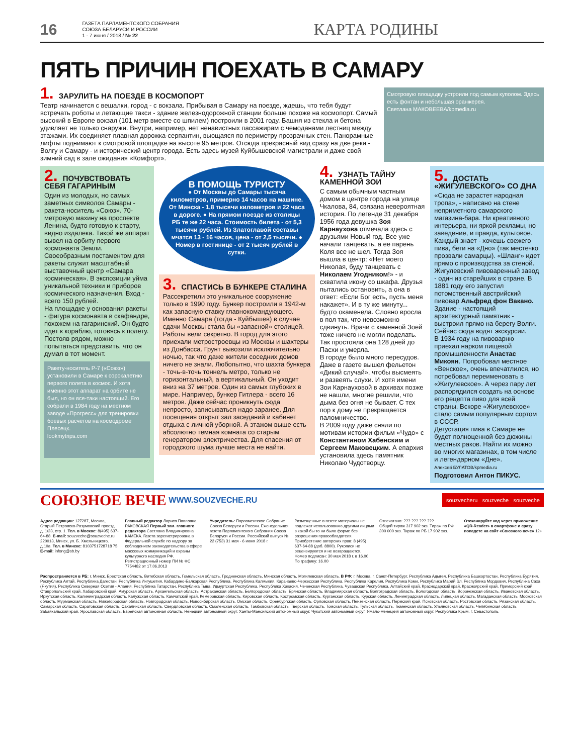16
ГАЗЕТА ПАРЛАМЕНТСКОГО СОБРАНИЯ
СОЮЗА БЕЛАРУСИ И РОССИИ
1 - 7 июня / 2018 / № 22
КАРТА РОДИНЫ
ПЯТЬ ПРИЧИН ПОЕХАТЬ В САМАРУ
1. ЗАРУЛИТЬ НА ПОЕЗДЕ В КОСМОПОРТ
Театр начинается с вешалки, город - с вокзала. Прибывая в Самару на поезде, ждешь, что тебя будут встречать роботы и летающие такси - здание железнодорожной станции больше похоже на космопорт. Самый высокий в Европе вокзал (101 метр вместе со шпилем) построили в 2001 году. Башня из стекла и бетона удивляет не только снаружи. Внутри, например, нет ненавистных пассажирам с чемоданами лестниц между этажами. Их соединяет плавная дорожка-серпантин, вьющаяся по периметру прозрачных стен. Панорамные лифты поднимают к смотровой площадке на высоте 95 метров. Отсюда прекрасный вид сразу на две реки - Волгу и Самару - и исторический центр города. Есть здесь музей Куйбышевской магистрали и даже свой зимний сад в зале ожидания «Комфорт».
Смотровую площадку устроили под самым куполом. Здесь есть фонтан и небольшая оранжерея.
Светлана МАКОВЕЕВА/kpmedia.ru
2. ПОЧУВСТВОВАТЬ СЕБЯ ГАГАРИНЫМ
Один из молодых, но самых заметных символов Самары - ракета-носитель «Союз». 70-метровую махину на проспекте Ленина, будто готовую к старту, видно издалека. Такой же аппарат вывел на орбиту первого космонавта Земли. Своеобразным постаментом для ракеты служит масштабный выставочный центр «Самара космическая». В экспозиции уйма уникальной техники и приборов космического назначения. Вход - всего 150 рублей.
На площадке у основания ракеты - фигура космонавта в скафандре, похожем на гагаринский. Он будто идет к кораблю, готовясь к полету. Постояв рядом, можно попытаться представить, что он думал в тот момент.
Ракету-носитель Р-7 («Союз») установили в Самаре к сорокалетию первого полета в космос. И хотя именно этот аппарат на орбите не был, но он все-таки настоящий. Его собрали в 1984 году на местном заводе «Прогресс» для тренировки боевых расчетов на космодроме Плесецк.
lookmytrips.com
В ПОМОЩЬ ТУРИСТУ
● От Москвы до Самары тысяча километров, примерно 14 часов на машине. От Минска - 1,8 тысячи километров и 22 часа в дороге. ● На прямом поезде из столицы РБ те же 22 часа. Стоимость билета - от 5,3 тысячи рублей. Из Златоглавой составы мчатся 13 - 16 часов, цена - от 2,5 тысячи. ● Номер в гостинице - от 2 тысяч рублей в сутки.
3. СПАСТИСЬ В БУНКЕРЕ СТАЛИНА
Рассекретили это уникальное сооружение только в 1990 году. Бункер построили в 1942-м как запасную ставку главнокомандующего. Именно Самара (тогда - Куйбышев) в случае сдачи Москвы стала бы «запасной» столицей. Работы вели секретно. В город для этого приехали метростроевцы из Москвы и шахтеры из Донбасса. Грунт вывозили исключительно ночью, так что даже жители соседних домов ничего не знали. Любопытно, что шахта бункера - точь-в-точь тоннель метро, только не горизонтальный, а вертикальный. Он уходит вниз на 37 метров. Один из самых глубоких в мире. Например, бункер Гитлера - всего 16 метров. Даже сейчас проникнуть сюда непросто, записываться надо заранее. Для посещения открыт зал заседаний и кабинет отдыха с личной уборной. А этажом выше есть абсолютно темная комната со старым генератором электричества. Для спасения от городского шума лучше места не найти.
4. УЗНАТЬ ТАЙНУ КАМЕННОЙ ЗОИ
С самым обычным частным домом в центре города на улице Чкалова, 84, связана невероятная история. По легенде 31 декабря 1956 года девушка Зоя Карнаухова отмечала здесь с друзьями Новый год. Все уже начали танцевать, а ее парень Коля все не шел. Тогда Зоя вышла в центр: «Нет моего Николая, буду танцевать с Николаем Угодником!» - и схватила икону со шкафа. Друзья пытались остановить, а она в ответ: «Если Бог есть, пусть меня накажет». И в ту же минуту... будто окаменела. Словно вросла в пол так, что невозможно сдвинуть. Врачи с каменной Зоей тоже ничего не могли поделать. Так простояла она 128 дней до Пасхи и умерла.
В городе было много пересудов. Даже в газете вышел фельетон «Дикий случай», чтобы высмеять и развеять слухи. И хотя имени Зои Карнауховой в архивах позже не нашли, многие решили, что дыма без огня не бывает. С тех пор к дому не прекращается паломничество.
В 2009 году даже сняли по мотивам истории фильм «Чудо» с Константином Хабенским и Сергеем Маковецким. А епархия установила здесь памятник Николаю Чудотворцу.
5. ДОСТАТЬ «ЖИГУЛЕВСКОГО» СО ДНА
«Сюда не зарастет народная тропа», - написано на стене неприметного самарского магазина-бара. Ни креативного интерьера, ни яркой рекламы, но заведение, и правда, культовое. Каждый знает - хочешь свежего пива, беги на «Дно» (так местечко прозвали самарцы). «Шланг» идет прямо с производства за стеной.
Жигулевский пивоваренный завод - один из старейших в стране. В 1881 году его запустил потомственный австрийский пивовар Альфред фон Вакано. Здание - настоящий архитектурный памятник - выстроил прямо на берегу Волги. Сейчас сюда водят экскурсии.
В 1934 году на пивоварню приехал нарком пищевой промышленности Анастас Микоян. Попробовал местное «Венское», очень впечатлился, но потребовал переименовать в «Жигулевское». А через пару лет распорядился создать на основе его рецепта пиво для всей страны. Вскоре «Жигулевское» стало самым популярным сортом в СССР.
Дегустация пива в Самаре не будет полноценной без дюжины местных раков. Найти их можно во многих магазинах, в том числе и легендарном «Дне».
Алексей БУЛАТОВ/kpmedia.ru
Подготовил Антон ПИКУС.
СОЮЗНОЕ ВЕЧЕ WWW.SOUZVECHE.RU souzvecheru souzveche souzveche
Адрес редакции: 127287, Москва, Старый Петровско-Разумовский проезд, д. 1/23, стр. 1. Тел. в Москве: 8(495) 637-64-88. E-mail: souzveche@souzveche.ru
220013, Минск, ул. Б. Хмельницкого, д.10а. Тел. в Минске: 8103751728718 75 E-mail: infong@sb.by
Главный редактор Лариса Павловна РАКОВСКАЯ Первый зам. главного редактора Светлана Владимировна КАМЕКА. Газета зарегистрирована в Федеральной службе по надзору за соблюдением законодательства в сфере массовых коммуникаций и охраны культурного наследия РФ. Регистрационный номер ПИ № ФС 7754482 от 17.06.2013
Учредитель: Парламентское Собрание Союза Беларуси и России. Еженедельная газета Парламентского Собрания Союза Беларуси и России. Российский выпуск № 22 (753) 31 мая - 6 июня 2018 г.
Размещенные в газете материалы не подлежат использованию другими лицами в какой бы то ни было форме без разрешения правообладателя. Приобретение авторских прав: 8 (495) 637-64-88 (доб. 8800). Рукописи не рецензируются и не возвращаются. Номер подписан: 30 мая 2018 г. в 16.00 По графику: 16.00
Отпечатано: ??? ??? ??? ???
Общий тираж 317 902 экз. Тираж по РФ 300 000 экз. Тираж по РБ 17 902 экз.
Отсканируйте код через приложение «QR-Reader» в смартфоне и сразу попадете на сайт «Союзного вече» 12+
Распространяется в РБ: г. Минск, Брестская область, Витебская область, Гомельская область, Гродненская область, Минская область, Могилевская область. В РФ: г. Москва, г. Санкт-Петербург, Республика Адыгея, Республика Башкортостан, Республика Бурятия, Республика Алтай, Республика Дагестан, Республика Ингушетия, Кабардино-Балкарская Республика, Республика Калмыкия, Карачаево-Черкесская Республика, Республика Карелия, Республика Коми, Республика Марий Эл, Республика Мордовия, Республика Саха (Якутия), Республика Северная Осетия - Алания, Республика Татарстан, Республика Тыва, Удмуртская Республика, Республика Хакасия, Чеченская Республика, Чувашская Республика, Алтайский край, Краснодарский край, Красноярский край, Приморский край, Ставропольский край, Хабаровский край, Амурская область, Архангельская область, Астраханская область, Белгородская область, Брянская область, Владимирская область, Волгоградская область, Вологодская область, Воронежская область, Ивановская область, Иркутская область, Калининградская область, Калужская область, Камчатский край, Кемеровская область, Кировская область, Костромская область, Курганская область, Курская область, Ленинградская область, Липецкая область, Магаданская область, Московская область, Мурманская область, Нижегородская область, Новгородская область, Новосибирская область, Омская область, Оренбургская область, Орловская область, Пензенская область, Пермский край, Псковская область, Ростовская область, Рязанская область, Самарская область, Саратовская область, Сахалинская область, Свердловская область, Смоленская область, Тамбовская область, Тверская область, Томская область, Тульская область, Тюменская область, Ульяновская область, Челябинская область, Забайкальский край, Ярославская область, Еврейская автономная область, Ненецкий автономный округ, Ханты-Мансийский автономный округ, Чукотский автономный округ, Ямало-Ненецкий автономный округ, Республика Крым, г. Севастополь.